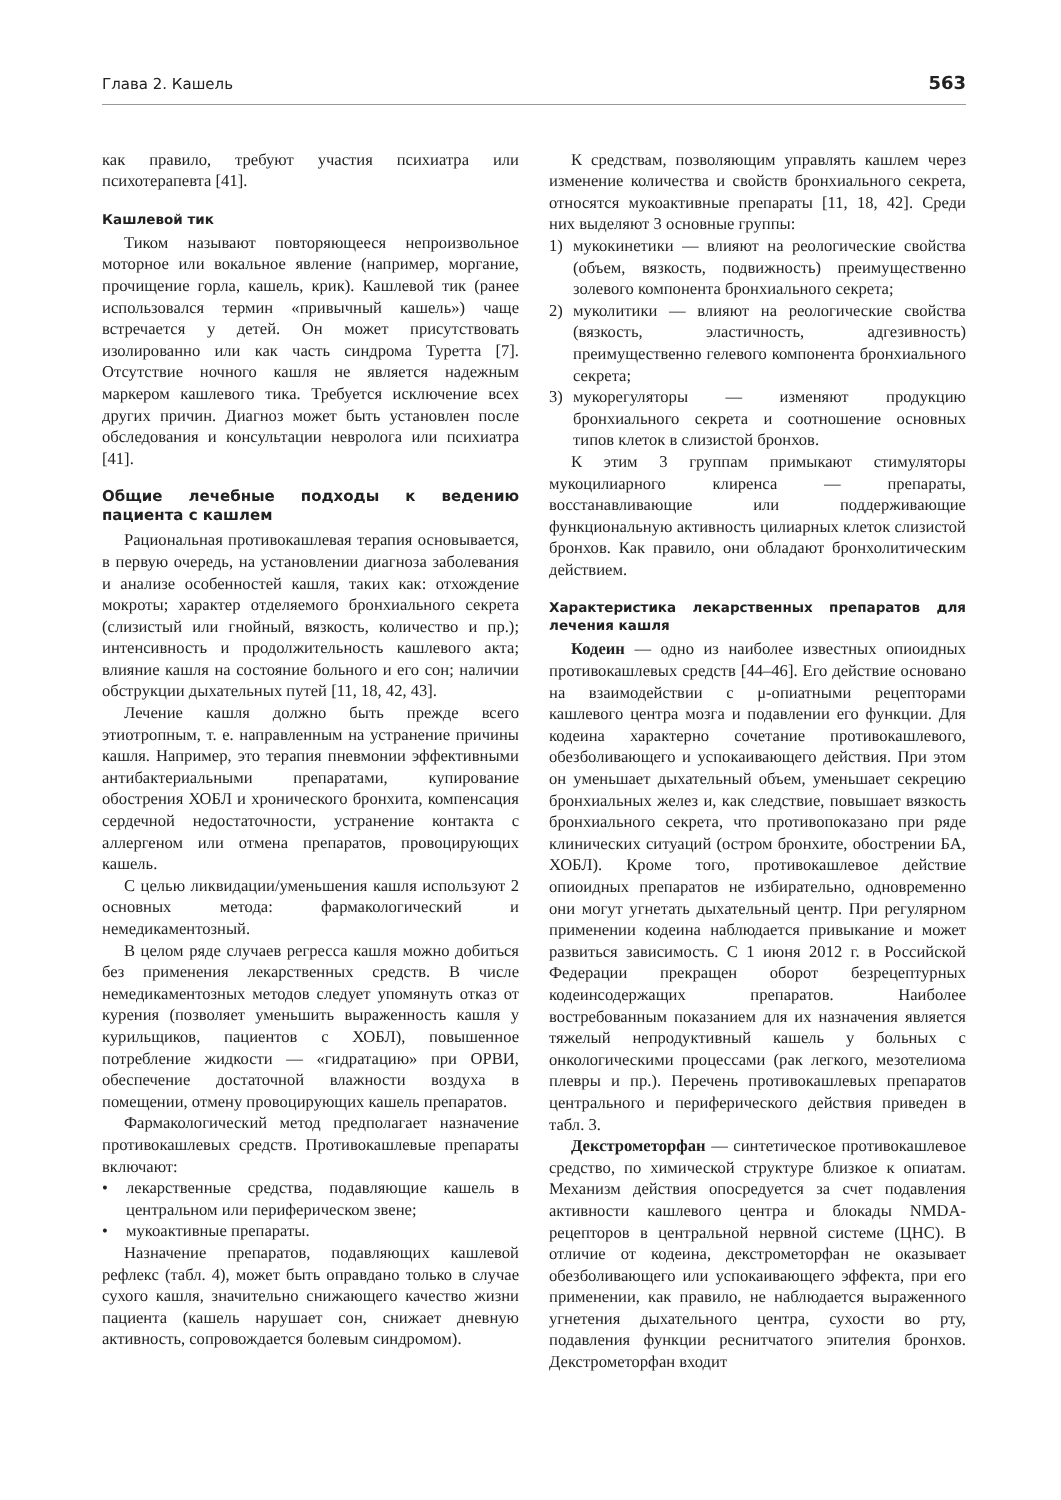Глава 2. Кашель 563
как правило, требуют участия психиатра или психотерапевта [41].
Кашлевой тик
Тиком называют повторяющееся непроизвольное моторное или вокальное явление (например, моргание, прочищение горла, кашель, крик). Кашлевой тик (ранее использовался термин «привычный кашель») чаще встречается у детей. Он может присутствовать изолированно или как часть синдрома Туретта [7]. Отсутствие ночного кашля не является надежным маркером кашлевого тика. Требуется исключение всех других причин. Диагноз может быть установлен после обследования и консультации невролога или психиатра [41].
Общие лечебные подходы к ведению пациента с кашлем
Рациональная противокашлевая терапия основывается, в первую очередь, на установлении диагноза заболевания и анализе особенностей кашля, таких как: отхождение мокроты; характер отделяемого бронхиального секрета (слизистый или гнойный, вязкость, количество и пр.); интенсивность и продолжительность кашлевого акта; влияние кашля на состояние больного и его сон; наличии обструкции дыхательных путей [11, 18, 42, 43].
Лечение кашля должно быть прежде всего этиотропным, т. е. направленным на устранение причины кашля. Например, это терапия пневмонии эффективными антибактериальными препаратами, купирование обострения ХОБЛ и хронического бронхита, компенсация сердечной недостаточности, устранение контакта с аллергеном или отмена препаратов, провоцирующих кашель.
С целью ликвидации/уменьшения кашля используют 2 основных метода: фармакологический и немедикаментозный.
В целом ряде случаев регресса кашля можно добиться без применения лекарственных средств. В числе немедикаментозных методов следует упомянуть отказ от курения (позволяет уменьшить выраженность кашля у курильщиков, пациентов с ХОБЛ), повышенное потребление жидкости — «гидратацию» при ОРВИ, обеспечение достаточной влажности воздуха в помещении, отмену провоцирующих кашель препаратов.
Фармакологический метод предполагает назначение противокашлевых средств. Противокашлевые препараты включают:
• лекарственные средства, подавляющие кашель в центральном или периферическом звене;
• мукоактивные препараты.
Назначение препаратов, подавляющих кашлевой рефлекс (табл. 4), может быть оправдано только в случае сухого кашля, значительно снижающего качество жизни пациента (кашель нарушает сон, снижает дневную активность, сопровождается болевым синдромом).
К средствам, позволяющим управлять кашлем через изменение количества и свойств бронхиального секрета, относятся мукоактивные препараты [11, 18, 42]. Среди них выделяют 3 основные группы:
1) мукокинетики — влияют на реологические свойства (объем, вязкость, подвижность) преимущественно золевого компонента бронхиального секрета;
2) муколитики — влияют на реологические свойства (вязкость, эластичность, адгезивность) преимущественно гелевого компонента бронхиального секрета;
3) мукорегуляторы — изменяют продукцию бронхиального секрета и соотношение основных типов клеток в слизистой бронхов.
К этим 3 группам примыкают стимуляторы мукоцилиарного клиренса — препараты, восстанавливающие или поддерживающие функциональную активность цилиарных клеток слизистой бронхов. Как правило, они обладают бронхолитическим действием.
Характеристика лекарственных препаратов для лечения кашля
Кодеин — одно из наиболее известных опиоидных противокашлевых средств [44–46]. Его действие основано на взаимодействии с μ-опиатными рецепторами кашлевого центра мозга и подавлении его функции. Для кодеина характерно сочетание противокашлевого, обезболивающего и успокаивающего действия. При этом он уменьшает дыхательный объем, уменьшает секрецию бронхиальных желез и, как следствие, повышает вязкость бронхиального секрета, что противопоказано при ряде клинических ситуаций (остром бронхите, обострении БА, ХОБЛ). Кроме того, противокашлевое действие опиоидных препаратов не избирательно, одновременно они могут угнетать дыхательный центр. При регулярном применении кодеина наблюдается привыкание и может развиться зависимость. С 1 июня 2012 г. в Российской Федерации прекращен оборот безрецептурных кодеинсодержащих препаратов. Наиболее востребованным показанием для их назначения является тяжелый непродуктивный кашель у больных с онкологическими процессами (рак легкого, мезотелиома плевры и пр.). Перечень противокашлевых препаратов центрального и периферического действия приведен в табл. 3.
Декстрометорфан — синтетическое противокашлевое средство, по химической структуре близкое к опиатам. Механизм действия опосредуется за счет подавления активности кашлевого центра и блокады NMDA-рецепторов в центральной нервной системе (ЦНС). В отличие от кодеина, декстрометорфан не оказывает обезболивающего или успокаивающего эффекта, при его применении, как правило, не наблюдается выраженного угнетения дыхательного центра, сухости во рту, подавления функции реснитчатого эпителия бронхов. Декстрометорфан входит